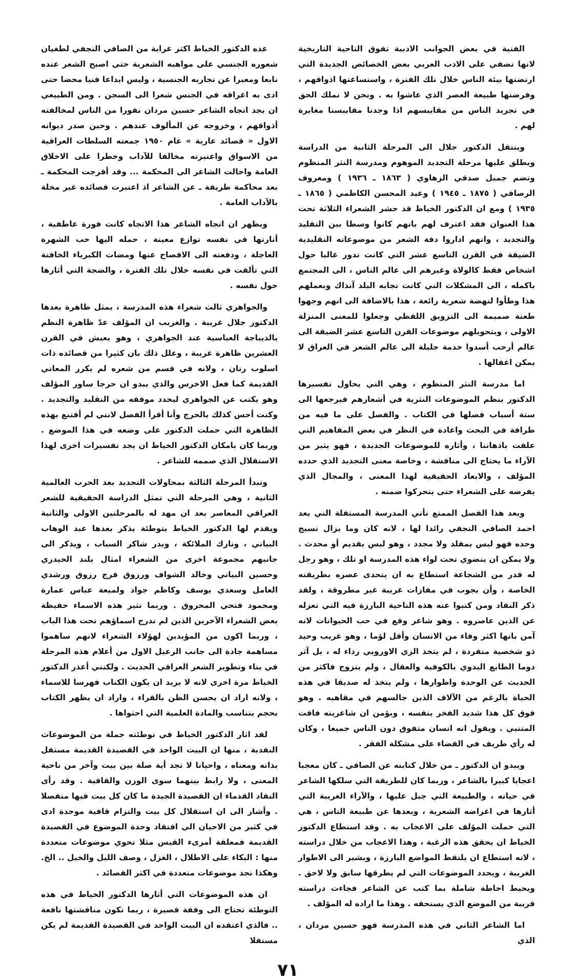الفنية في بعض الجوانب الادبية تفوق الناحية التاريخية لانها تضفي على الادب العربي بعض الخصائص الجديدة التي ارتضتها بيئة الناس خلال تلك الفترة ، واستساغتها اذواقهم ، وفرضتها طبيعة العصر الذي عاشوا به . ونحن لا نملك الحق في تجريد الناس من مقاييسهم اذا وجدنا مقاييسنا مغايرة لهم .
وينتقل الدكتور جلال الى المرحلة الثانية من الدراسة ويطلق عليها مرحلة التجديد الموهوم ومدرسة النثر المنظوم وتضم جميل صدقي الزهاوي ( ١٨٦٣ ـ ١٩٣٦ ) ومعروف الرصافي ( ١٨٧٥ ـ ١٩٤٥ ) وعبد المحسن الكاظمي ( ١٨٦٥ ـ ١٩٣٥ ) ومع ان الدكتور الخياط قد حشر الشعراء الثلاثة تحت هذا العنوان فقد اعترف لهم بانهم كانوا وسطا بين التقليد والتجديد ، وانهم اداروا دفة الشعر من موضوعاته التقليدية الضيقة في القرن التاسع عشر التي كانت تدور غالبا حول اشخاص فقط كالولاة وغيرهم الى عالم الناس ، الى المجتمع باكمله ، الى المشكلات التي كانت تجابه البلد آنذاك وبعملهم هذا وطأوا لنهضة شعرية رائعة ، هذا بالاضافة الى انهم وجهوا طعنة صميمة الى التزويق اللفظي وجعلوا للمعنى المنزلة الاولى ، وبتحويلهم موضوعات القرن التاسع عشر الضيقة الى عالم أرحب أسدوا خدمة جليلة الى عالم الشعر في العراق لا يمكن اغفالها .
اما مدرسة النثر المنظوم ، وهي التي يحاول تفسيرها الدكتور بنظم الموضوعات النثرية في أشعارهم فيرجعها الى ستة أسباب فصلها في الكتاب . والفصل على ما فيه من طرافة في البحث واعادة في النظر في بعض المفاهيم التي علقت باذهاننا ، وأثاره للموضوعات الجديدة ، فهو يثير من الآراء ما يحتاج الى مناقشة ، وخاصة معنى التجديد الذي حدده المؤلف ، والابعاد الحقيقية لهذا المعنى ، والمجال الذي يفرضه على الشعراء حتى يتحركوا ضمنه .
وبعد هذا الفصل الممتع تأتي المدرسة المستقلة التي يعد احمد الصافي النجفي رائدا لها ، لانه كان وما يزال نسيج وحده فهو ليس بمقلد ولا مجدد ، وهو ليس بقديم أو محدث . ولا يمكن ان ينضوي تحت لواء هذه المدرسة او تلك ، وهو رجل له قدر من الشجاعة استطاع به ان يتحدى عصره بطريقته الخاصة ، وأن يجوب في مفازات غريبة غير مطروقة ، ولقد ذكر النقاد ومن كتبوا عنه هذه الناحية البارزة فيه التي تعزله عن الذين عاصروه . وهو شاعر وقع في حب الحيوانات لانه آمن بانها اكثر وفاء من الانسان وأقل لؤما ، وهو غريب وحيد ذو شخصية منفردة ، لم يتخذ الزي الاوروبي رداء له ، بل آثر دوما الطابع البدوي بالكوفية والعقال ، ولم يتزوج فاكثر من الحديث عن الوحدة واطوارها ، ولم يتخذ له صديقا في هذه الحياة بالرغم من الآلاف الذين جالسهم في مقاهيه . وهو فوق كل هذا شديد الفخر بنفسه ، ويؤمن ان شاعريته فاقت المتنبي . ويقول انه انسان متفوق دون الناس جميعا ، وكان له رأي طريف في القضاء على مشكلة الفقر .
ويبدو ان الدكتور ـ من خلال كتابته عن الصافي ـ كان معجبا اعجابا كبيرا بالشاعر ، وربما كان للطريقة التي سلكها الشاعر في حياته ، والطبيعة التي جبل عليها ، والآراء الغريبة التي أثارها في اغراضه الشعرية ، وبعدها عن طبيعة الناس ، هي التي حملت المؤلف على الاعجاب به . وقد استطاع الدكتور الخياط ان يحقق هذه الرغبة ، وهذا الاعجاب من خلال دراسته ، لانه استطاع ان يلتقط المواضع البارزة ، ويشير الى الاطوار الغريبة ، ويحدد الموضوعات التي لم يطرقها سابق ولا لاحق . ويحيط احاطة شاملة بما كتب عن الشاعر فجاءت دراسته قريبة من الموضع الذي يستحقه . وهذا ما اراده له المؤلف .
اما الشاعر الثاني في هذه المدرسة فهو حسين مردان ، الذي
عده الدكتور الخياط اكثر غرابة من الصافي النجفي لطغيان شعوره الجنسي على مواهبه الشعرية حتى اصبح الشعر عنده نابعا ومعبرا عن تجاربه الجنسية ، وليس ابداعا فنيا محضا حتى ادى به اغراقه في الجنس شعرا الى السجن . ومن الطبيعي ان يجد اتجاه الشاعر حسين مردان نفورا من الناس لمخالفته أذواقهم ، وخروجه عن المألوف عندهم . وحين صدر ديوانه الاول « قصائد عارية » عام ١٩٥٠ جمعته السلطات العراقية من الاسواق واعتبرته مخالفا للآداب وخطرا على الاخلاق العامة واحالت الشاعر الى المحكمة ... وقد أفرجت المحكمة ـ بعد محاكمة طريفة ـ عن الشاعر اذ اعتبرت قصائده غير مخلة بالآداب العامة .
ويظهر ان اتجاه الشاعر هذا الاتجاه كانت فورة عاطفية ، أثارتها في نفسه نوازع معينة ، حمله اليها حب الشهرة العاجلة ، ودفعته الى الافصاح عنها ومضات الكبرياء الخافتة التي تألفت في نفسه خلال تلك الفترة ، والضجة التي أثارها حول نفسه .
والجواهري ثالث شعراء هذه المدرسة ، يمثل ظاهرة يعدها الدكتور جلال غريبة . والغريب ان المؤلف عدّ ظاهرة النظم بالديباجة العباسية عند الجواهري ، وهو يعيش في القرن العشرين ظاهرة غريبة ، وعلل ذلك بان كثيرا من قصائده ذات اسلوب رنان ، ولانه في قسم من شعره لم يكرر المعاني القديمة كما فعل الاخرس والذي يبدو ان حرجا ساور المؤلف وهو يكتب عن الجواهري ليحدد موقفه من التقليد والتجديد . وكنت أحس كذلك بالحرج وأنا أقرأ الفصل لانني لم أقتنع بهذه الظاهرة التي حملت الدكتور على وضعه في هذا الموضع . وربما كان بامكان الدكتور الخياط ان يجد تفسيرات اخرى لهذا الاستقلال الذي صممه للشاعر .
وتبدأ المرحلة الثالثة بمحاولات التجديد بعد الحرب العالمية الثانية ، وهي المرحلة التي تمثل الدراسة الحقيقية للشعر العراقي المعاصر بعد ان مهد له بالمرحلتين الاولى والثانية ويقدم لها الدكتور الخياط بتوطئة يذكر بعدها عبد الوهاب البياتي ، ونازك الملائكة ، وبدر شاكر السياب ، ويذكر الى جانبهم مجموعة اخرى من الشعراء امثال بلند الحيدري وحسين البياتي وخالد الشواف ورزوق فرج رزوق ورشدي العامل وسعدي يوسف وكاظم جواد ولميعة عباس عمارة ومحمود فتحي المحروق . وربما تثير هذه الاسماء حفيظة بعض الشعراء الآخرين الذين لم تدرج اسماؤهم تحت هذا الباب ، وربما اكون من المؤيدين لهؤلاء الشعراء لانهم ساهموا مساهمة جادة الى جانب الرعيل الاول من أعلام هذه المرحلة في بناء وتطوير الشعر العراقي الحديث . ولكنني أعذر الدكتور الخياط مرة اخرى لانه لا يريد ان يكون الكتاب فهرسا للاسماء ، ولانه اراد ان يحسن الظن بالقراء ، واراد ان يظهر الكتاب بحجم يتناسب والمادة العلمية التي احتواها .
لقد اثار الدكتور الخياط في توطئته جملة من الموضوعات النقدية ، منها ان البيت الواحد في القصيدة القديمة مستقل بذاته ومعناه ، واحيانا لا تجد أية صلة بين بيت وآخر من ناحية المعنى ، ولا رابط بينهما سوى الوزن والقافية . وقد رأى النقاد القدماء ان القصيدة الجيدة ما كان كل بيت فيها منفصلا . وأشار الى ان استقلال كل بيت والتزام قافية موحدة ادى في كثير من الاحيان الى افتقاد وحدة الموضوع في القصيدة القديمة فمعلقة أمرىء القيس مثلا تحوي موضوعات متعددة منها : البكاء على الاطلال ، الغزل ، وصف الليل والخيل .. الخ. وهكذا نجد موضوعات متعددة في اكثر القصائد .
ان هذه الموضوعات التي أثارها الدكتور الخياط في هذه التوطئة تحتاج الى وقفة قصيرة ، ربما تكون مناقشتها نافعة .. فالذي اعتقده ان البيت الواحد في القصيدة القديمة لم يكن مستقلا
٧١